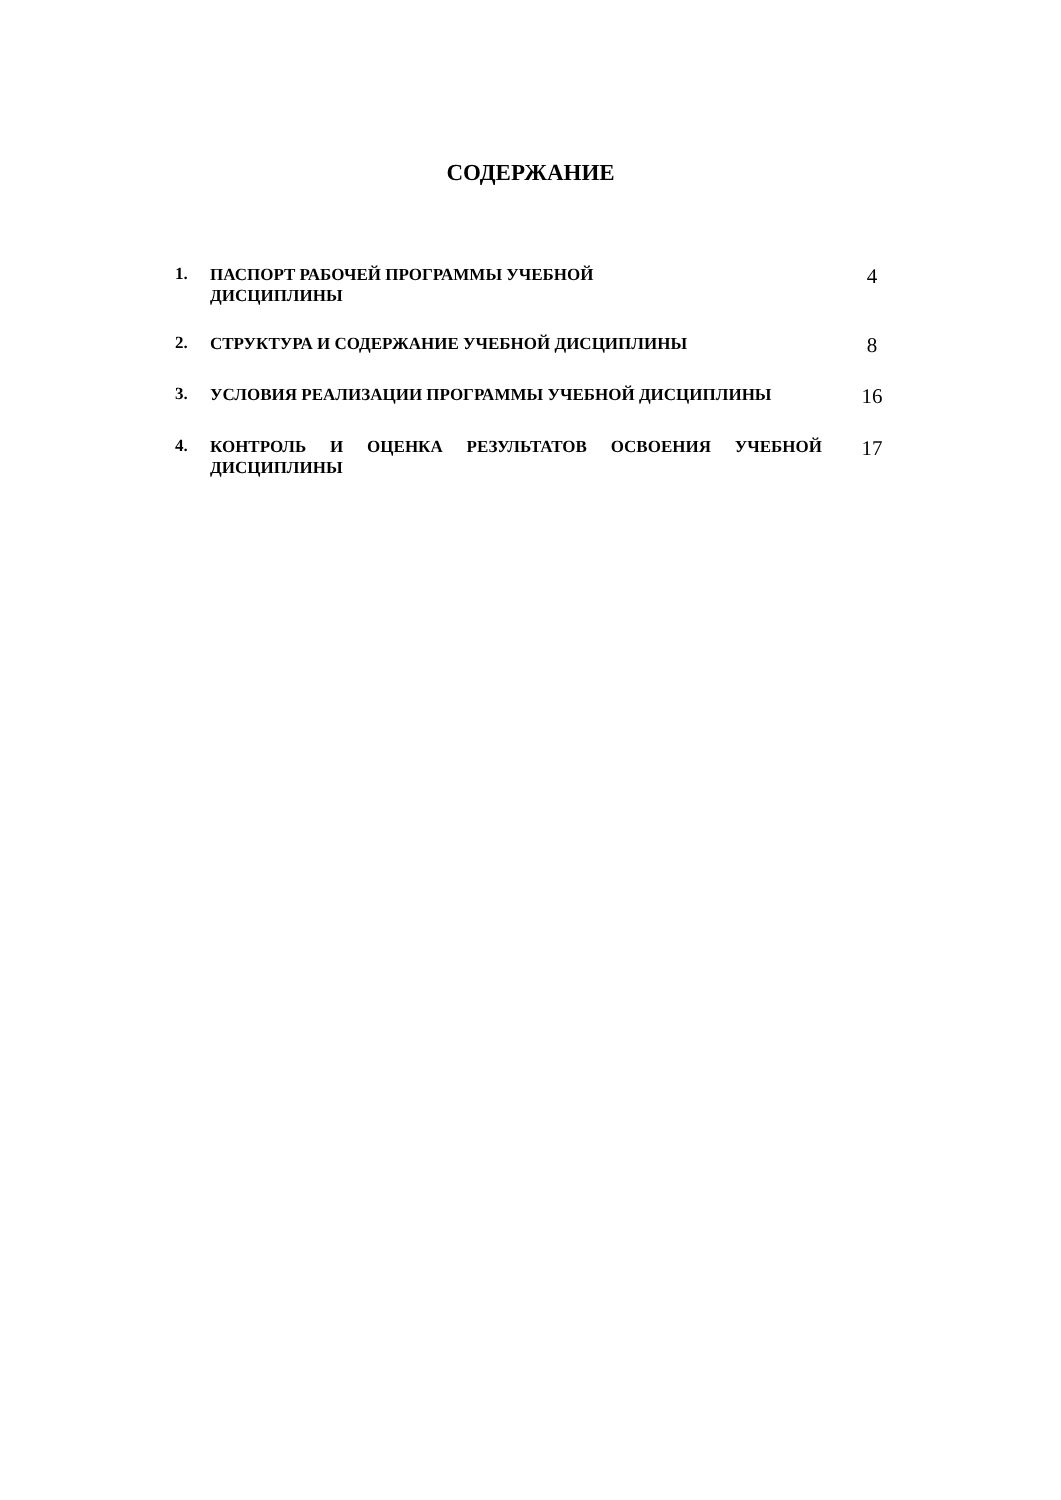СОДЕРЖАНИЕ
1.
ПАСПОРТ РАБОЧЕЙ ПРОГРАММЫ УЧЕБНОЙ
ДИСЦИПЛИНЫ
4
2.
СТРУКТУРА И СОДЕРЖАНИЕ УЧЕБНОЙ ДИСЦИПЛИНЫ
8
3.
УСЛОВИЯ РЕАЛИЗАЦИИ ПРОГРАММЫ УЧЕБНОЙ ДИСЦИПЛИНЫ
16
4.
КОНТРОЛЬ И ОЦЕНКА РЕЗУЛЬТАТОВ ОСВОЕНИЯ УЧЕБНОЙ ДИСЦИПЛИНЫ
17